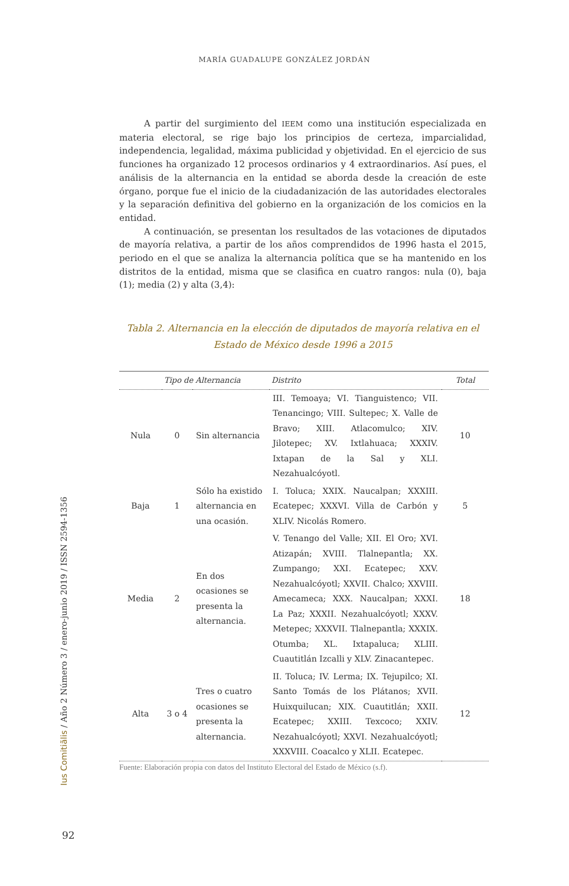MARÍA GUADALUPE GONZÁLEZ JORDÁN
A partir del surgimiento del IEEM como una institución especializada en materia electoral, se rige bajo los principios de certeza, imparcialidad, independencia, legalidad, máxima publicidad y objetividad. En el ejercicio de sus funciones ha organizado 12 procesos ordinarios y 4 extraordinarios. Así pues, el análisis de la alternancia en la entidad se aborda desde la creación de este órgano, porque fue el inicio de la ciudadanización de las autoridades electorales y la separación definitiva del gobierno en la organización de los comicios en la entidad.
A continuación, se presentan los resultados de las votaciones de diputados de mayoría relativa, a partir de los años comprendidos de 1996 hasta el 2015, periodo en el que se analiza la alternancia política que se ha mantenido en los distritos de la entidad, misma que se clasifica en cuatro rangos: nula (0), baja (1); media (2) y alta (3,4):
Tabla 2. Alternancia en la elección de diputados de mayoría relativa en el Estado de México desde 1996 a 2015
| Tipo de Alternancia | | | Distrito | Total |
| --- | --- | --- | --- | --- |
| Nula | 0 | Sin alternancia | III. Temoaya; VI. Tianguistenco; VII. Tenancingo; VIII. Sultepec; X. Valle de Bravo; XIII. Atlacomulco; XIV. Jilotepec; XV. Ixtlahuaca; XXXIV. Ixtapan de la Sal y XLI. Nezahualcóyotl. | 10 |
| Baja | 1 | Sólo ha existido alternancia en una ocasión. | I. Toluca; XXIX. Naucalpan; XXXIII. Ecatepec; XXXVI. Villa de Carbón y XLIV. Nicolás Romero. | 5 |
| Media | 2 | En dos ocasiones se presenta la alternancia. | V. Tenango del Valle; XII. El Oro; XVI. Atizapán; XVIII. Tlalnepantla; XX. Zumpango; XXI. Ecatepec; XXV. Nezahualcóyotl; XXVII. Chalco; XXVIII. Amecameca; XXX. Naucalpan; XXXI. La Paz; XXXII. Nezahualcóyotl; XXXV. Metepec; XXXVII. Tlalnepantla; XXXIX. Otumba; XL. Ixtapaluca; XLIII. Cuautitlán Izcalli y XLV. Zinacantepec. | 18 |
| Alta | 3 o 4 | Tres o cuatro ocasiones se presenta la alternancia. | II. Toluca; IV. Lerma; IX. Tejupilco; XI. Santo Tomás de los Plátanos; XVII. Huixquilucan; XIX. Cuautitlán; XXII. Ecatepec; XXIII. Texcoco; XXIV. Nezahualcóyotl; XXVI. Nezahualcóyotl; XXXVIII. Coacalco y XLII. Ecatepec. | 12 |
Fuente: Elaboración propia con datos del Instituto Electoral del Estado de México (s.f).
Ius Comitiãlis / Año 2 Número 3 / enero-junio 2019 / ISSN 2594-1356
92